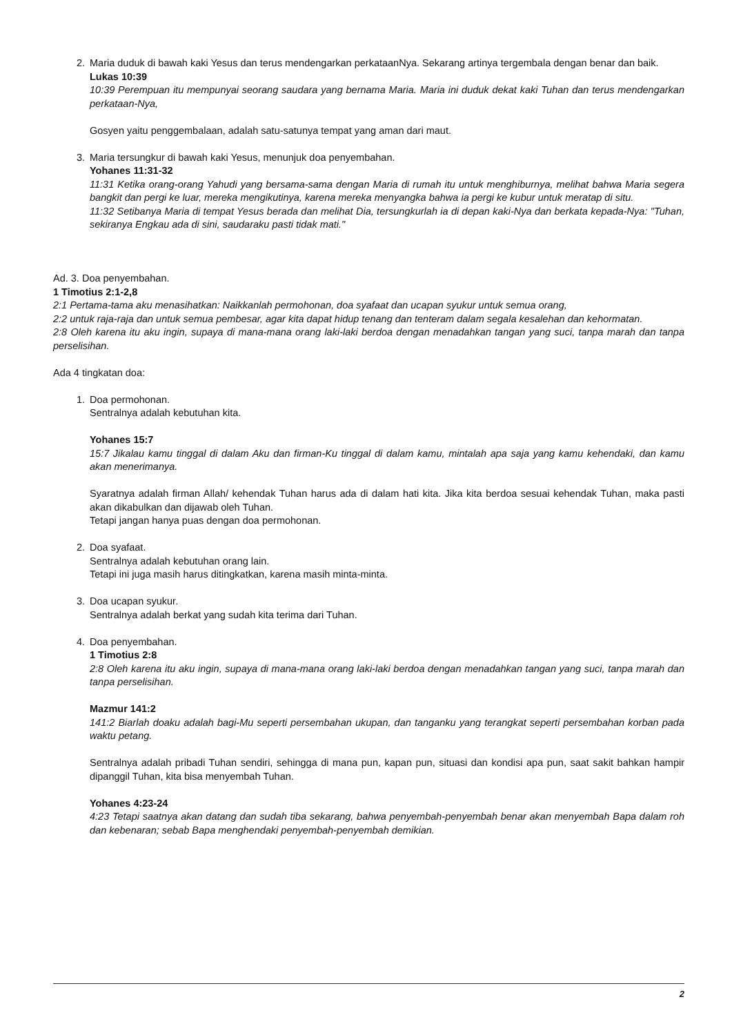2. Maria duduk di bawah kaki Yesus dan terus mendengarkan perkataanNya. Sekarang artinya tergembala dengan benar dan baik.
Lukas 10:39
10:39 Perempuan itu mempunyai seorang saudara yang bernama Maria. Maria ini duduk dekat kaki Tuhan dan terus mendengarkan perkataan-Nya,
Gosyen yaitu penggembalaan, adalah satu-satunya tempat yang aman dari maut.
3. Maria tersungkur di bawah kaki Yesus, menunjuk doa penyembahan.
Yohanes 11:31-32
11:31 Ketika orang-orang Yahudi yang bersama-sama dengan Maria di rumah itu untuk menghiburnya, melihat bahwa Maria segera bangkit dan pergi ke luar, mereka mengikutinya, karena mereka menyangka bahwa ia pergi ke kubur untuk meratap di situ.
11:32 Setibanya Maria di tempat Yesus berada dan melihat Dia, tersungkurlah ia di depan kaki-Nya dan berkata kepada-Nya: "Tuhan, sekiranya Engkau ada di sini, saudaraku pasti tidak mati."
Ad. 3. Doa penyembahan.
1 Timotius 2:1-2,8
2:1 Pertama-tama aku menasihatkan: Naikkanlah permohonan, doa syafaat dan ucapan syukur untuk semua orang,
2:2 untuk raja-raja dan untuk semua pembesar, agar kita dapat hidup tenang dan tenteram dalam segala kesalehan dan kehormatan.
2:8 Oleh karena itu aku ingin, supaya di mana-mana orang laki-laki berdoa dengan menadahkan tangan yang suci, tanpa marah dan tanpa perselisihan.
Ada 4 tingkatan doa:
1. Doa permohonan.
Sentralnya adalah kebutuhan kita.
Yohanes 15:7
15:7 Jikalau kamu tinggal di dalam Aku dan firman-Ku tinggal di dalam kamu, mintalah apa saja yang kamu kehendaki, dan kamu akan menerimanya.
Syaratnya adalah firman Allah/ kehendak Tuhan harus ada di dalam hati kita. Jika kita berdoa sesuai kehendak Tuhan, maka pasti akan dikabulkan dan dijawab oleh Tuhan.
Tetapi jangan hanya puas dengan doa permohonan.
2. Doa syafaat.
Sentralnya adalah kebutuhan orang lain.
Tetapi ini juga masih harus ditingkatkan, karena masih minta-minta.
3. Doa ucapan syukur.
Sentralnya adalah berkat yang sudah kita terima dari Tuhan.
4. Doa penyembahan.
1 Timotius 2:8
2:8 Oleh karena itu aku ingin, supaya di mana-mana orang laki-laki berdoa dengan menadahkan tangan yang suci, tanpa marah dan tanpa perselisihan.
Mazmur 141:2
141:2 Biarlah doaku adalah bagi-Mu seperti persembahan ukupan, dan tanganku yang terangkat seperti persembahan korban pada waktu petang.
Sentralnya adalah pribadi Tuhan sendiri, sehingga di mana pun, kapan pun, situasi dan kondisi apa pun, saat sakit bahkan hampir dipanggil Tuhan, kita bisa menyembah Tuhan.
Yohanes 4:23-24
4:23 Tetapi saatnya akan datang dan sudah tiba sekarang, bahwa penyembah-penyembah benar akan menyembah Bapa dalam roh dan kebenaran; sebab Bapa menghendaki penyembah-penyembah demikian.
2